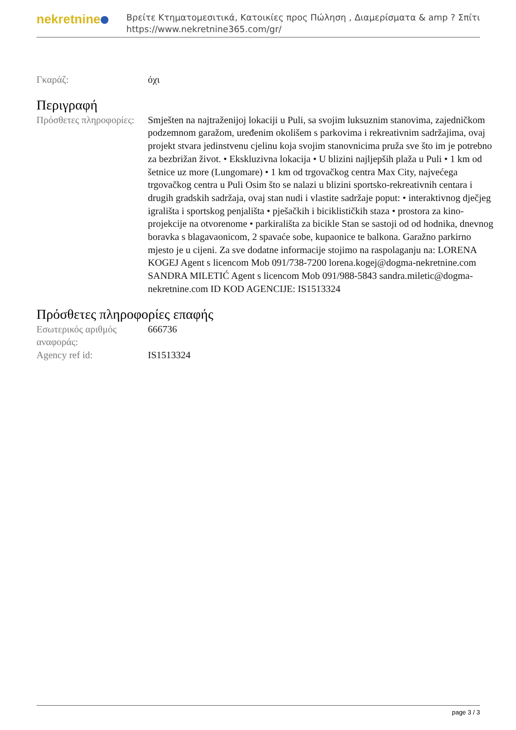nekretnine
Βρείτε Κτηματομεσιτικά, Κατοικίες προς Πώληση , Διαμερίσματα & amp ? Σπίτι
https://www.nekretnine365.com/gr/
Γκαράζ: όχι
Περιγραφή
Πρόσθετες πληροφορίες:
Smješten na najtraženijoj lokaciji u Puli, sa svojim luksuznim stanovima, zajedničkom podzemnom garažom, uređenim okolišem s parkovima i rekreativnim sadržajima, ovaj projekt stvara jedinstvenu cjelinu koja svojim stanovnicima pruža sve što im je potrebno za bezbrižan život. • Ekskluzivna lokacija • U blizini najljepših plaža u Puli • 1 km od šetnice uz more (Lungomare) • 1 km od trgovačkog centra Max City, najvećega trgovačkog centra u Puli Osim što se nalazi u blizini sportsko-rekreativnih centara i drugih gradskih sadržaja, ovaj stan nudi i vlastite sadržaje poput: • interaktivnog dječjeg igrališta i sportskog penjališta • pješačkih i biciklističkih staza • prostora za kino-projekcije na otvorenome • parkirališta za bicikle Stan se sastoji od od hodnika, dnevnog boravka s blagavaonicom, 2 spavaće sobe, kupaonice te balkona. Garažno parkirno mjesto je u cijeni. Za sve dodatne informacije stojimo na raspolaganju na: LORENA KOGEJ Agent s licencom Mob 091/738-7200 lorena.kogej@dogma-nekretnine.com SANDRA MILETIĆ Agent s licencom Mob 091/988-5843 sandra.miletic@dogma-nekretnine.com ID KOD AGENCIJE: IS1513324
Πρόσθετες πληροφορίες επαφής
Εσωτερικός αριθμός αναφοράς:
666736
Agency ref id: IS1513324
page 3 / 3